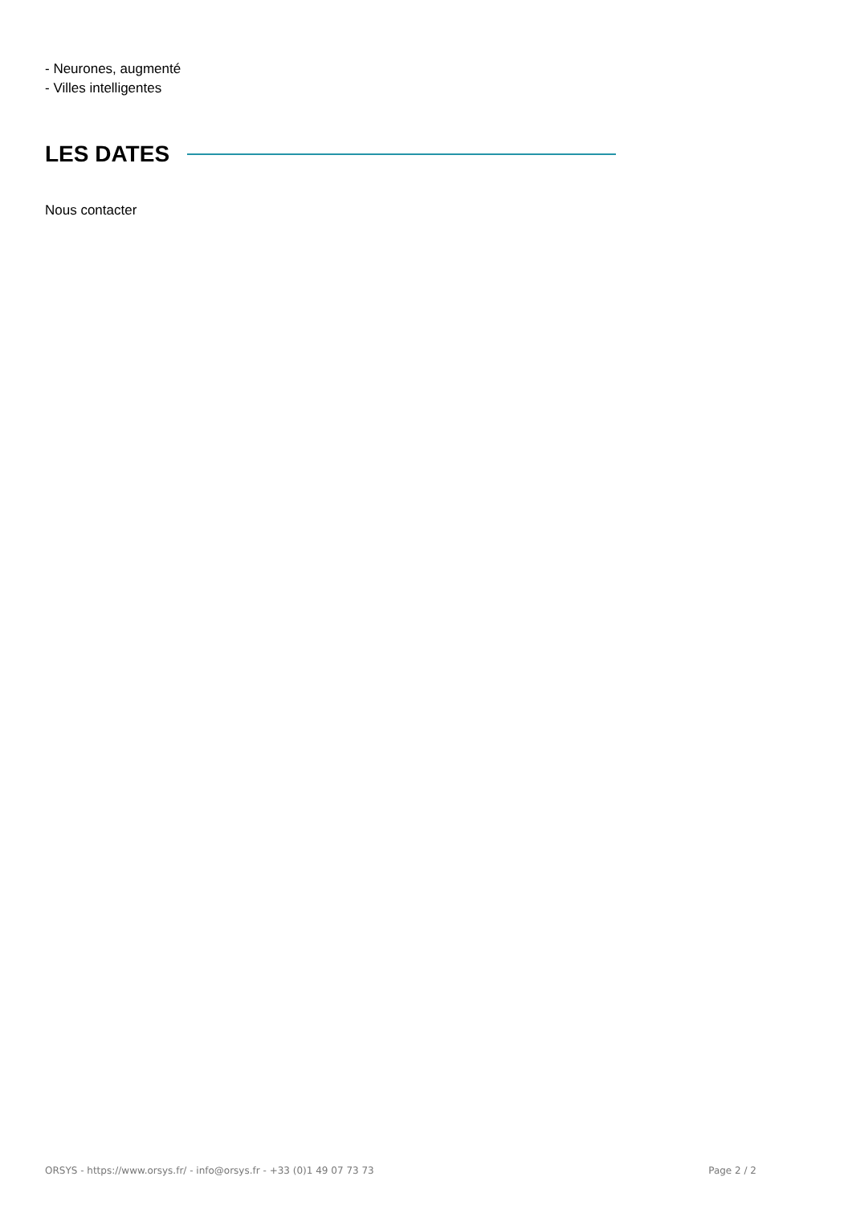- Neurones, augmenté
- Villes intelligentes
LES DATES
Nous contacter
ORSYS - https://www.orsys.fr/ - info@orsys.fr - +33 (0)1 49 07 73 73 Page 2 / 2